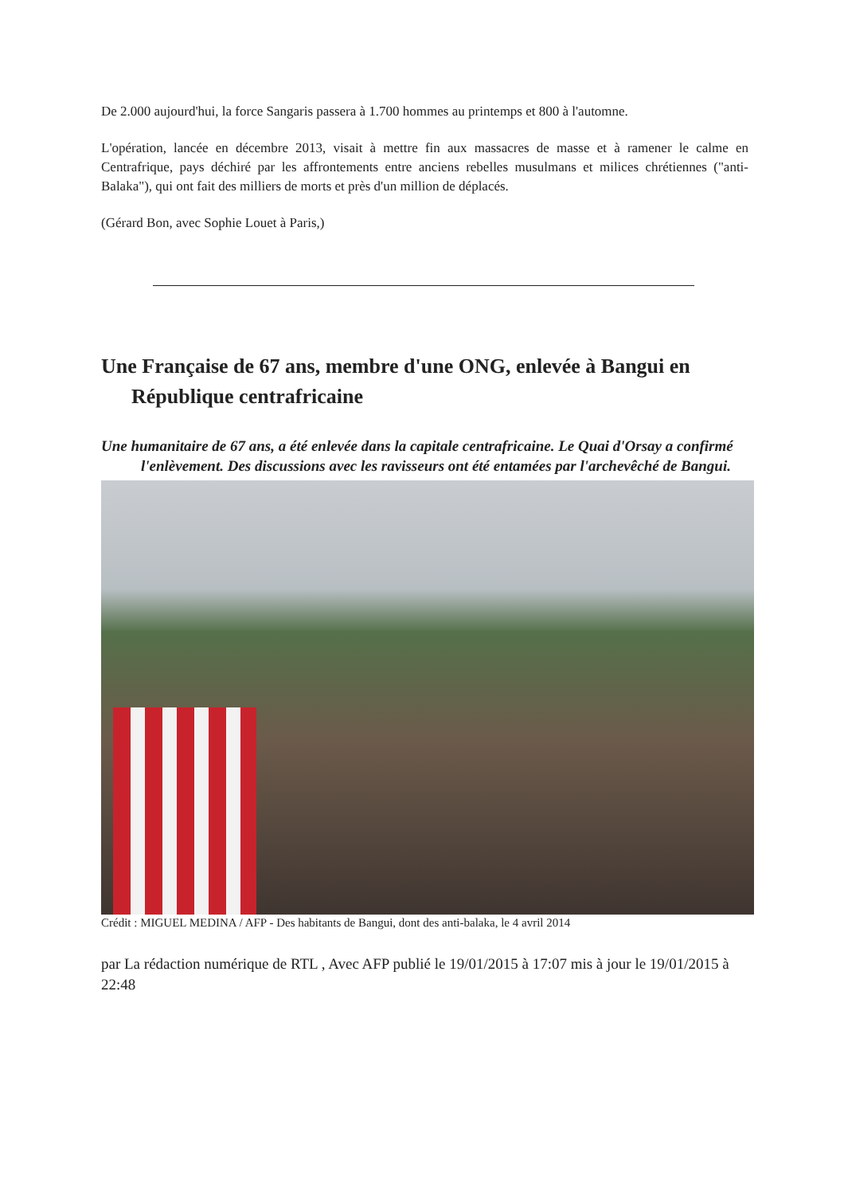De 2.000 aujourd'hui, la force Sangaris passera à 1.700 hommes au printemps et 800 à l'automne.
L'opération, lancée en décembre 2013, visait à mettre fin aux massacres de masse et à ramener le calme en Centrafrique, pays déchiré par les affrontements entre anciens rebelles musulmans et milices chrétiennes ("anti-Balaka"), qui ont fait des milliers de morts et près d'un million de déplacés.
(Gérard Bon, avec Sophie Louet à Paris,)
Une Française de 67 ans, membre d'une ONG, enlevée à Bangui en République centrafricaine
Une humanitaire de 67 ans, a été enlevée dans la capitale centrafricaine. Le Quai d'Orsay a confirmé l'enlèvement. Des discussions avec les ravisseurs ont été entamées par l'archevêché de Bangui.
Crédit : MIGUEL MEDINA / AFP - Des habitants de Bangui, dont des anti-balaka, le 4 avril 2014
par La rédaction numérique de RTL , Avec AFP publié le 19/01/2015 à 17:07 mis à jour le 19/01/2015 à 22:48